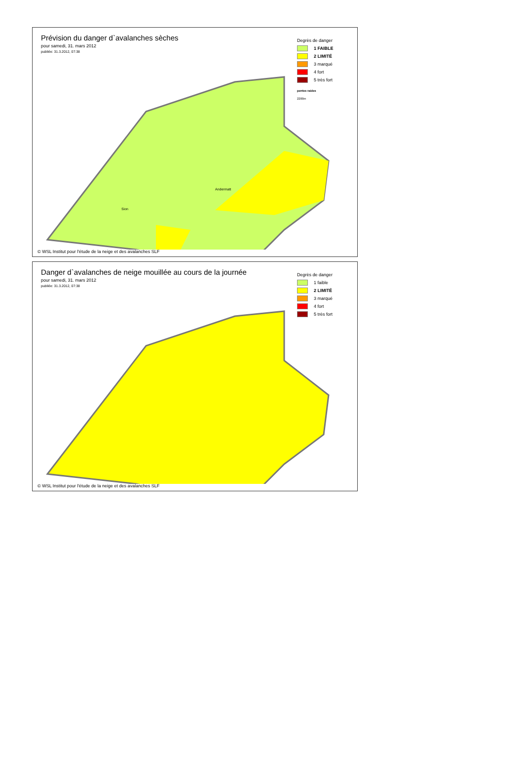Prévision du danger d`avalanches sèches
pour samedi, 31. mars 2012
publiée: 31.3.2012, 07:38
Degrès de danger
1 FAIBLE
2 LIMITÉ
3 marqué
4 fort
5 très fort
pentes raides
2200m
Sion
Andermatt
© WSL Institut pour l'étude de la neige et des avalanches SLF
Danger d`avalanches de neige mouillée au cours de la journée
pour samedi, 31. mars 2012
publiée: 31.3.2012, 07:38
Degrès de danger
1 faible
2 LIMITÉ
3 marqué
4 fort
5 très fort
© WSL Institut pour l'étude de la neige et des avalanches SLF